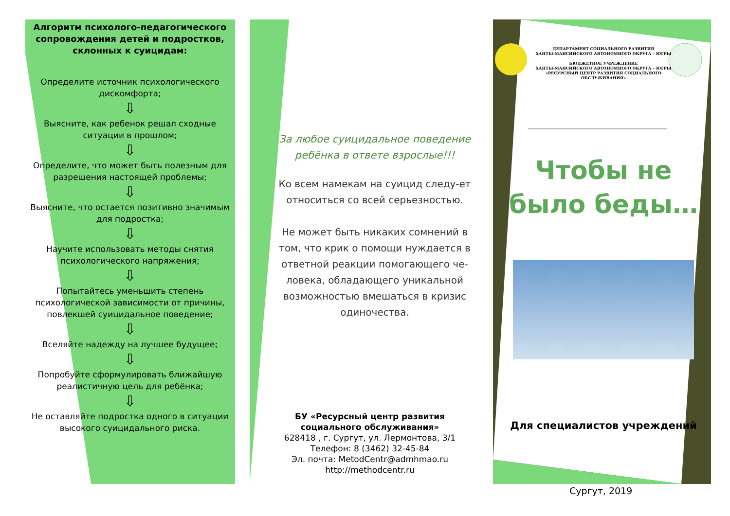Алгоритм психолого-педагогического сопровождения детей и подростков, склонных к суицидам:
Определите источник психологического дискомфорта;
⇩
Выясните, как ребенок решал сходные ситуации в прошлом;
⇩
Определите, что может быть полезным для разрешения настоящей проблемы;
⇩
Выясните, что остается позитивно значимым для подростка;
⇩
Научите использовать методы снятия психологического напряжения;
⇩
Попытайтесь уменьшить степень психологической зависимости от причины, повлекшей суицидальное поведение;
⇩
Вселяйте надежду на лучшее будущее;
⇩
Попробуйте сформулировать ближайшую реалистичную цель для ребёнка;
⇩
Не оставляйте подростка одного в ситуации высокого суицидального риска.
За любое суицидальное поведение ребёнка в ответе взрослые!!!
Ко всем намекам на суицид следу-ет относиться со всей серьезностью.
Не может быть никаких сомнений в том, что крик о помощи нуждается в ответной реакции помогающего че-ловека, обладающего уникальной возможностью вмешаться в кризис одиночества.
БУ «Ресурсный центр развития социального обслуживания»
628418 , г. Сургут, ул. Лермонтова, 3/1
Телефон: 8 (3462) 32-45-84
Эл. почта: MetodCentr@admhmao.ru
http://methodcentr.ru
ДЕПАРТАМЕНТ СОЦИАЛЬНОГО РАЗВИТИЯ
ХАНТЫ-МАНСИЙСКОГО АВТОНОМНОГО ОКРУГА – ЮГРЫ
БЮДЖЕТНОЕ УЧРЕЖДЕНИЕ
ХАНТЫ-МАНСИЙСКОГО АВТОНОМНОГО ОКРУГА – ЮГРЫ
«РЕСУРСНЫЙ ЦЕНТР РАЗВИТИЯ СОЦИАЛЬНОГО
ОБСЛУЖИВАНИЯ»
Чтобы не было беды…
Для специалистов учреждений
Сургут, 2019